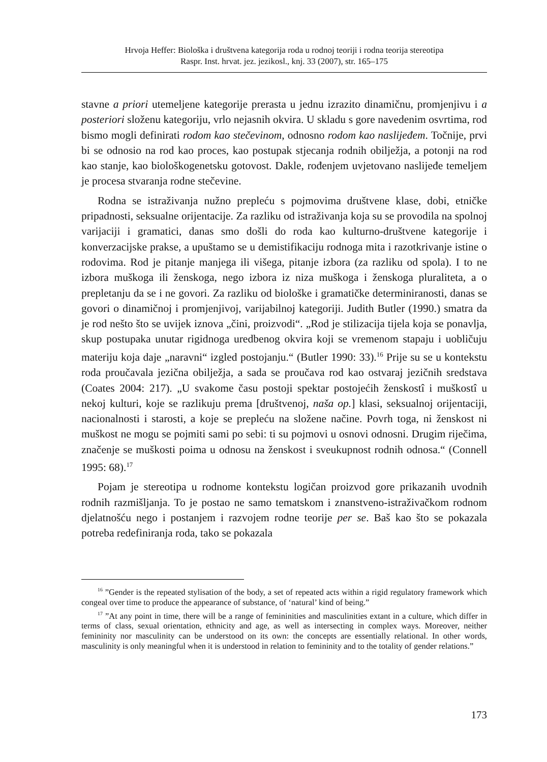Hrvoja Heffer: Biološka i društvena kategorija roda u rodnoj teoriji i rodna teorija stereotipa
Raspr. Inst. hrvat. jez. jezikosl., knj. 33 (2007), str. 165–175
stavne a priori utemeljene kategorije prerasta u jednu izrazito dinamičnu, promjenjivu i a posteriori složenu kategoriju, vrlo nejasnih okvira. U skladu s gore navedenim osvrtima, rod bismo mogli definirati rodom kao stečevinom, odnosno rodom kao naslijeđem. Točnije, prvi bi se odnosio na rod kao proces, kao postupak stjecanja rodnih obilježja, a potonji na rod kao stanje, kao biološkogenetsku gotovost. Dakle, rođenjem uvjetovano naslijeđe temeljem je procesa stvaranja rodne stečevine.
Rodna se istraživanja nužno prepleću s pojmovima društvene klase, dobi, etničke pripadnosti, seksualne orijentacije. Za razliku od istraživanja koja su se provodila na spolnoj varijaciji i gramatici, danas smo došli do roda kao kulturno-društvene kategorije i konverzacijske prakse, a upuštamo se u demistifikaciju rodnoga mita i razotkrivanje istine o rodovima. Rod je pitanje manjega ili višega, pitanje izbora (za razliku od spola). I to ne izbora muškoga ili ženskoga, nego izbora iz niza muškoga i ženskoga pluraliteta, a o prepletanju da se i ne govori. Za razliku od biološke i gramatičke determiniranosti, danas se govori o dinamičnoj i promjenjivoj, varijabilnoj kategoriji. Judith Butler (1990.) smatra da je rod nešto što se uvijek iznova „čini, proizvodi“. „Rod je stilizacija tijela koja se ponavlja, skup postupaka unutar rigidnoga uredbenog okvira koji se vremenom stapaju i uobličuju materiju koja daje „naravni“ izgled postojanju.“ (Butler 1990: 33).<sup>16</sup> Prije su se u kontekstu roda proučavala jezična obilježja, a sada se proučava rod kao ostvaraj jezičnih sredstava (Coates 2004: 217). „U svakome času postoji spektar postojećih ženskostî i muškostî u nekoj kulturi, koje se razlikuju prema [društvenoj, naša op.] klasi, seksualnoj orijentaciji, nacionalnosti i starosti, a koje se prepleću na složene načine. Povrh toga, ni ženskost ni muškost ne mogu se pojmiti sami po sebi: ti su pojmovi u osnovi odnosni. Drugim riječima, značenje se muškosti poima u odnosu na ženskost i sveukupnost rodnih odnosa.“ (Connell 1995: 68).<sup>17</sup>
Pojam je stereotipa u rodnome kontekstu logičan proizvod gore prikazanih uvodnih rodnih razmišljanja. To je postao ne samo tematskom i znanstveno-istraživačkom rodnom djelatnošću nego i postanjem i razvojem rodne teorije per se. Baš kao što se pokazala potreba redefiniranja roda, tako se pokazala
<sup>16</sup> ”Gender is the repeated stylisation of the body, a set of repeated acts within a rigid regulatory framework which congeal over time to produce the appearance of substance, of ‘natural’ kind of being.”
<sup>17</sup> ”At any point in time, there will be a range of femininities and masculinities extant in a culture, which differ in terms of class, sexual orientation, ethnicity and age, as well as intersecting in complex ways. Moreover, neither femininity nor masculinity can be understood on its own: the concepts are essentially relational. In other words, masculinity is only meaningful when it is understood in relation to femininity and to the totality of gender relations.”
173